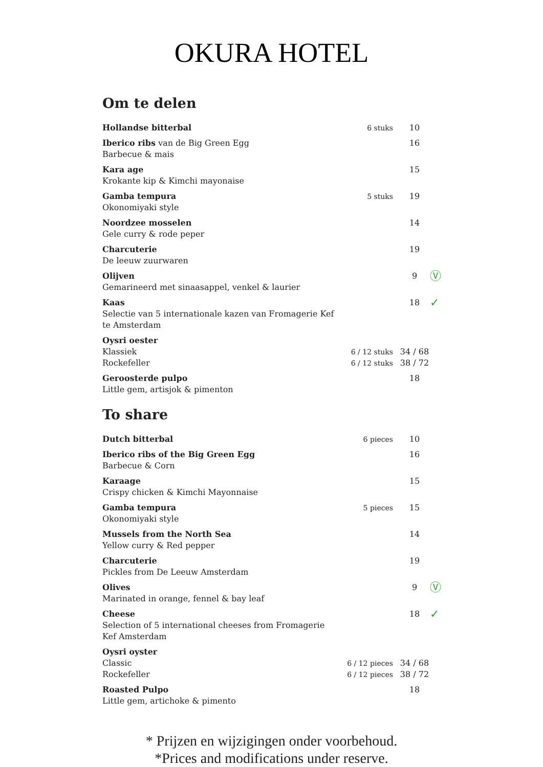OKURA HOTEL
Om te delen
| Hollandse bitterbal | 6 stuks | 10 | |
| Iberico ribs van de Big Green Egg Barbecue & mais | | 16 | |
| Kara age Krokante kip & Kimchi mayonaise | | 15 | |
| Gamba tempura Okonomiyaki style | 5 stuks | 19 | |
| Noordzee mosselen Gele curry & rode peper | | 14 | |
| Charcuterie De leeuw zuurwaren | | 19 | |
| Olijven Gemarineerd met sinaasappel, venkel & laurier | | 9 | Ⓥ |
| Kaas Selectie van 5 internationale kazen van Fromagerie Kef te Amsterdam | | 18 | ✓ |
| Oysri oester Klassiek Rockefeller | 6 / 12 stuks 6 / 12 stuks | 34 / 68 38 / 72 | |
| Geroosterde pulpo Little gem, artisjok & pimenton | | 18 | |
To share
| Dutch bitterbal | 6 pieces | 10 | |
| Iberico ribs of the Big Green Egg Barbecue & Corn | | 16 | |
| Karaage Crispy chicken & Kimchi Mayonnaise | | 15 | |
| Gamba tempura Okonomiyaki style | 5 pieces | 15 | |
| Mussels from the North Sea Yellow curry & Red pepper | | 14 | |
| Charcuterie Pickles from De Leeuw Amsterdam | | 19 | |
| Olives Marinated in orange, fennel & bay leaf | | 9 | Ⓥ |
| Cheese Selection of 5 international cheeses from Fromagerie Kef Amsterdam | | 18 | ✓ |
| Oysri oyster Classic Rockefeller | 6 / 12 pieces 6 / 12 pieces | 34 / 68 38 / 72 | |
| Roasted Pulpo Little gem, artichoke & pimento | | 18 | |
* Prijzen en wijzigingen onder voorbehoud.
*Prices and modifications under reserve.